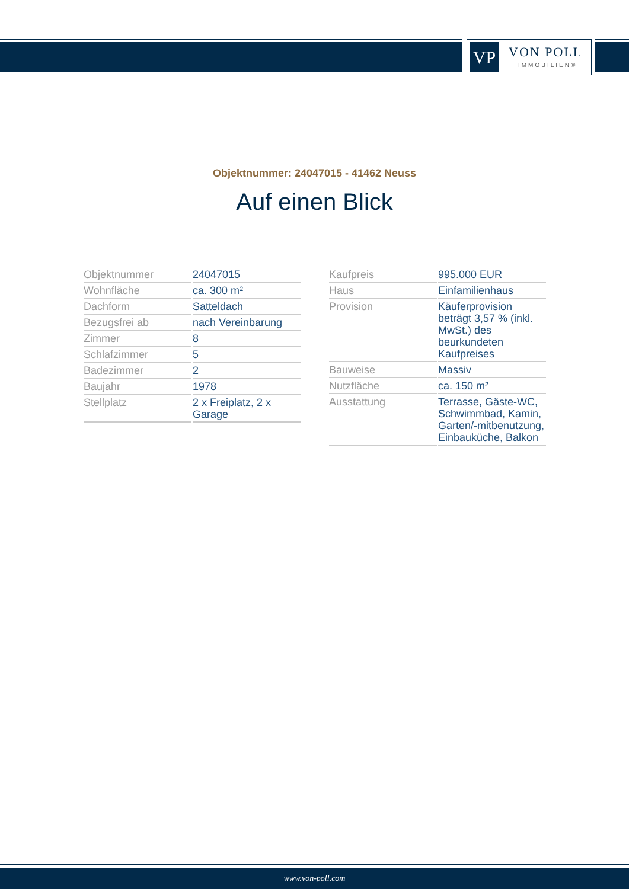VP VON POLL
IMMOBILIEN®
Objektnummer: 24047015 - 41462 Neuss
Auf einen Blick
| Objektnummer | 24047015 |
| Wohnfläche | ca. 300 m² |
| Dachform | Satteldach |
| Bezugsfrei ab | nach Vereinbarung |
| Zimmer | 8 |
| Schlafzimmer | 5 |
| Badezimmer | 2 |
| Baujahr | 1978 |
| Stellplatz | 2 x Freiplatz, 2 x Garage |
| Kaufpreis | 995.000 EUR |
| Haus | Einfamilienhaus |
| Provision | Käuferprovision beträgt 3,57 % (inkl. MwSt.) des beurkundeten Kaufpreises |
| Bauweise | Massiv |
| Nutzfläche | ca. 150 m² |
| Ausstattung | Terrasse, Gäste-WC, Schwimmbad, Kamin, Garten/-mitbenutzung, Einbauküche, Balkon |
www.von-poll.com